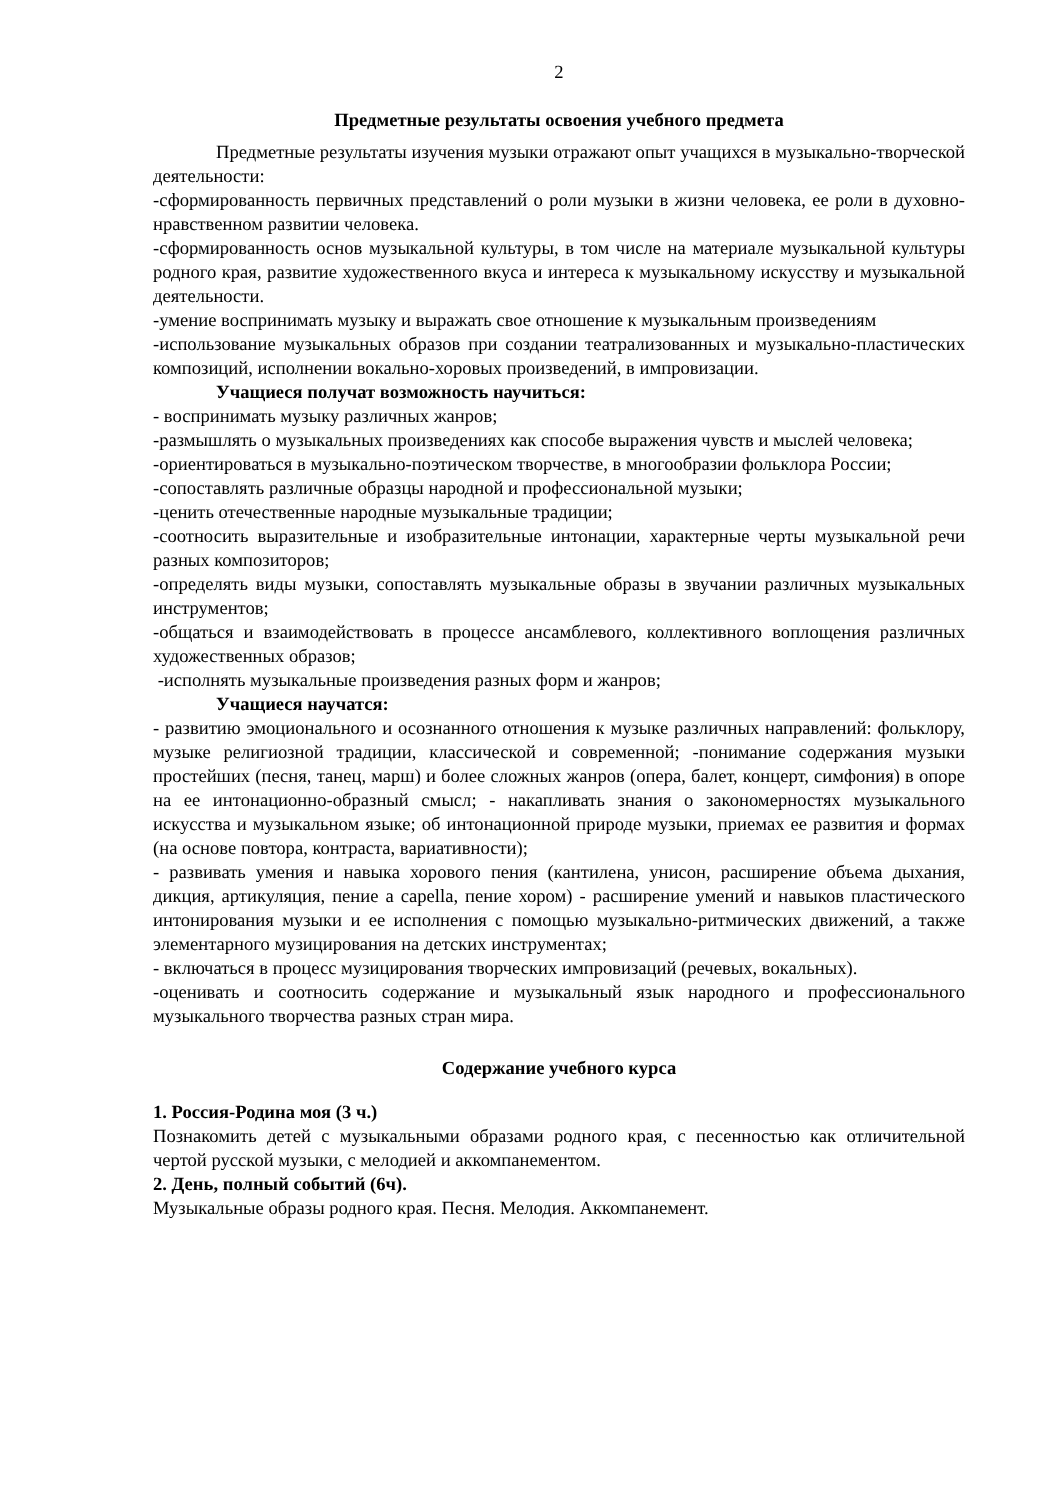2
Предметные результаты освоения учебного предмета
Предметные результаты изучения музыки отражают опыт учащихся в музыкально-творческой деятельности:
-сформированность первичных представлений о роли музыки в жизни человека, ее роли в духовно-нравственном развитии человека.
-сформированность основ музыкальной культуры, в том числе на материале музыкальной культуры родного края, развитие художественного вкуса и интереса к музыкальному искусству и музыкальной деятельности.
-умение воспринимать музыку и выражать свое отношение к музыкальным произведениям
-использование музыкальных образов при создании театрализованных и музыкально-пластических композиций, исполнении вокально-хоровых произведений, в импровизации.
Учащиеся получат возможность научиться:
- воспринимать музыку различных жанров;
-размышлять о музыкальных произведениях как способе выражения чувств и мыслей человека;
-ориентироваться в музыкально-поэтическом творчестве, в многообразии фольклора России;
-сопоставлять различные образцы народной и профессиональной музыки;
-ценить отечественные народные музыкальные традиции;
-соотносить выразительные и изобразительные интонации, характерные черты музыкальной речи разных композиторов;
-определять виды музыки, сопоставлять музыкальные образы в звучании различных музыкальных инструментов;
-общаться и взаимодействовать в процессе ансамблевого, коллективного воплощения различных художественных образов;
-исполнять музыкальные произведения разных форм и жанров;
Учащиеся научатся:
- развитию эмоционального и осознанного отношения к музыке различных направлений: фольклору, музыке религиозной традиции, классической и современной; -понимание содержания музыки простейших (песня, танец, марш) и более сложных жанров (опера, балет, концерт, симфония) в опоре на ее интонационно-образный смысл; - накапливать знания о закономерностях музыкального искусства и музыкальном языке; об интонационной природе музыки, приемах ее развития и формах (на основе повтора, контраста, вариативности);
- развивать умения и навыка хорового пения (кантилена, унисон, расширение объема дыхания, дикция, артикуляция, пение а capella, пение хором) - расширение умений и навыков пластического интонирования музыки и ее исполнения с помощью музыкально-ритмических движений, а также элементарного музицирования на детских инструментах;
- включаться в процесс музицирования творческих импровизаций (речевых, вокальных).
-оценивать и соотносить содержание и музыкальный язык народного и профессионального музыкального творчества разных стран мира.
Содержание учебного курса
1. Россия-Родина моя (3 ч.)
Познакомить детей с музыкальными образами родного края, с песенностью как отличительной чертой русской музыки, с мелодией и аккомпанементом.
2. День, полный событий (6ч).
Музыкальные образы родного края. Песня. Мелодия. Аккомпанемент.